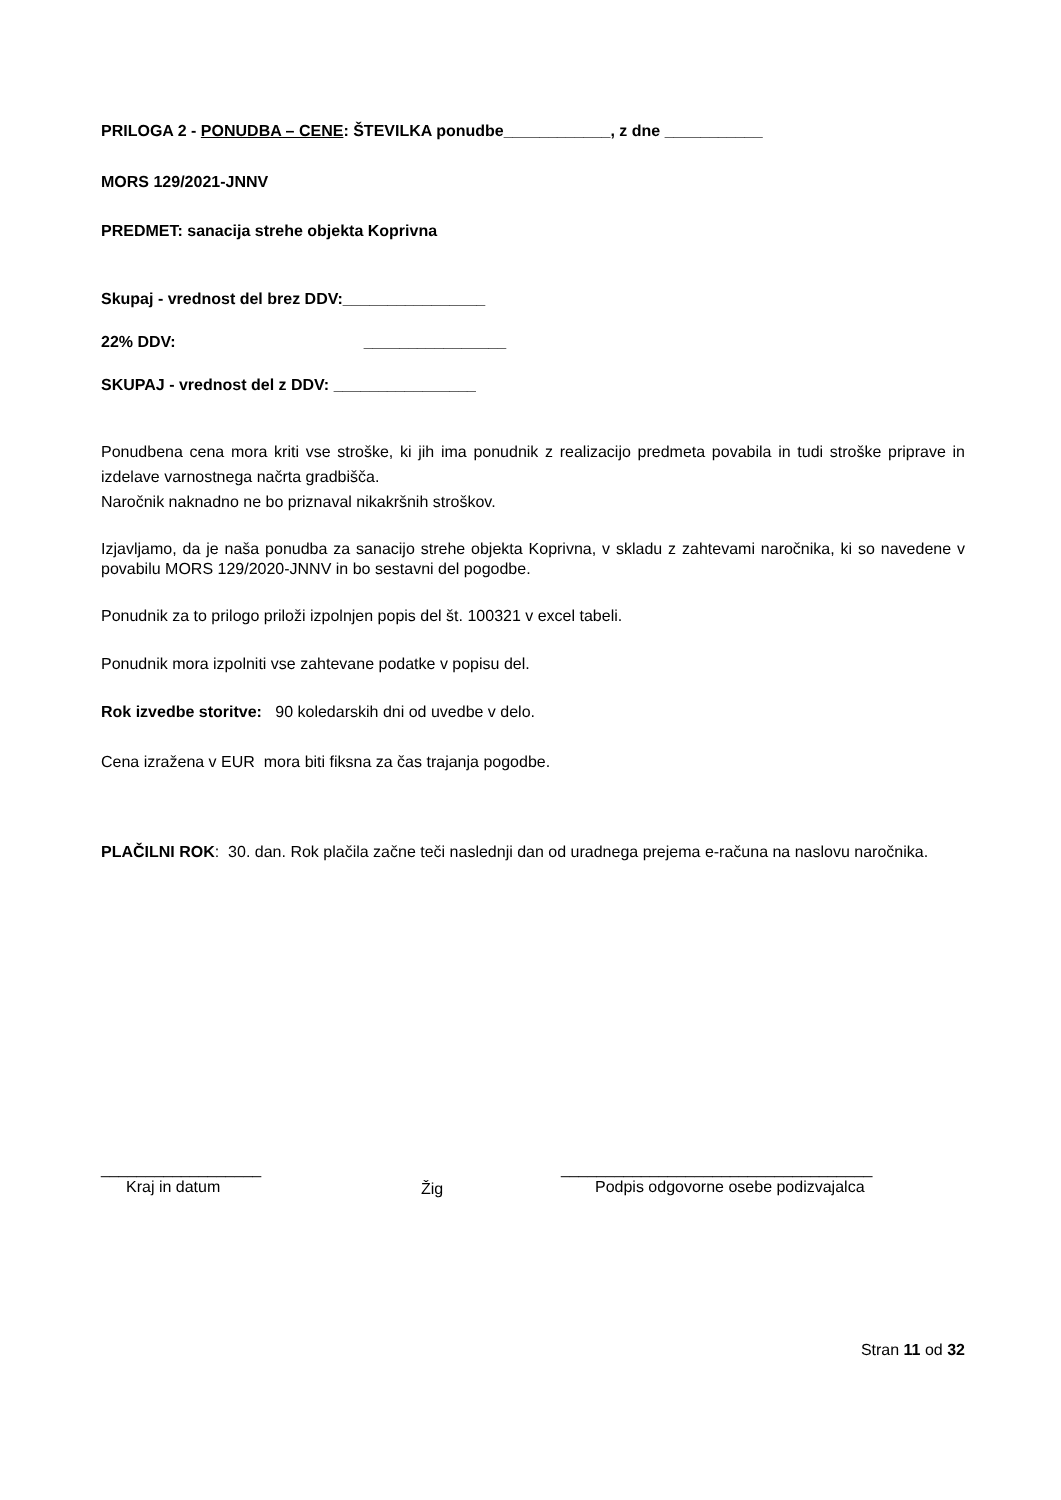PRILOGA 2 - PONUDBA – CENE: ŠTEVILKA ponudbe____________, z dne ___________
MORS 129/2021-JNNV
PREDMET: sanacija strehe objekta Koprivna
Skupaj - vrednost del brez DDV:________________
22% DDV: ________________
SKUPAJ - vrednost del z DDV: ________________
Ponudbena cena mora kriti vse stroške, ki jih ima ponudnik z realizacijo predmeta povabila in tudi stroške priprave in izdelave varnostnega načrta gradbišča.
Naročnik naknadno ne bo priznaval nikakršnih stroškov.
Izjavljamo, da je naša ponudba za sanacijo strehe objekta Koprivna, v skladu z zahtevami naročnika, ki so navedene v povabilu MORS 129/2020-JNNV in bo sestavni del pogodbe.
Ponudnik za to prilogo priloži izpolnjen popis del št. 100321 v excel tabeli.
Ponudnik mora izpolniti vse zahtevane podatke v popisu del.
Rok izvedbe storitve: 90 koledarskih dni od uvedbe v delo.
Cena izražena v EUR mora biti fiksna za čas trajanja pogodbe.
PLAČILNI ROK: 30. dan. Rok plačila začne teči naslednji dan od uradnega prejema e-računa na naslovu naročnika.
__________________
Kraj in datum
Žig
___________________________________
Podpis odgovorne osebe podizvajalca
Stran 11 od 32